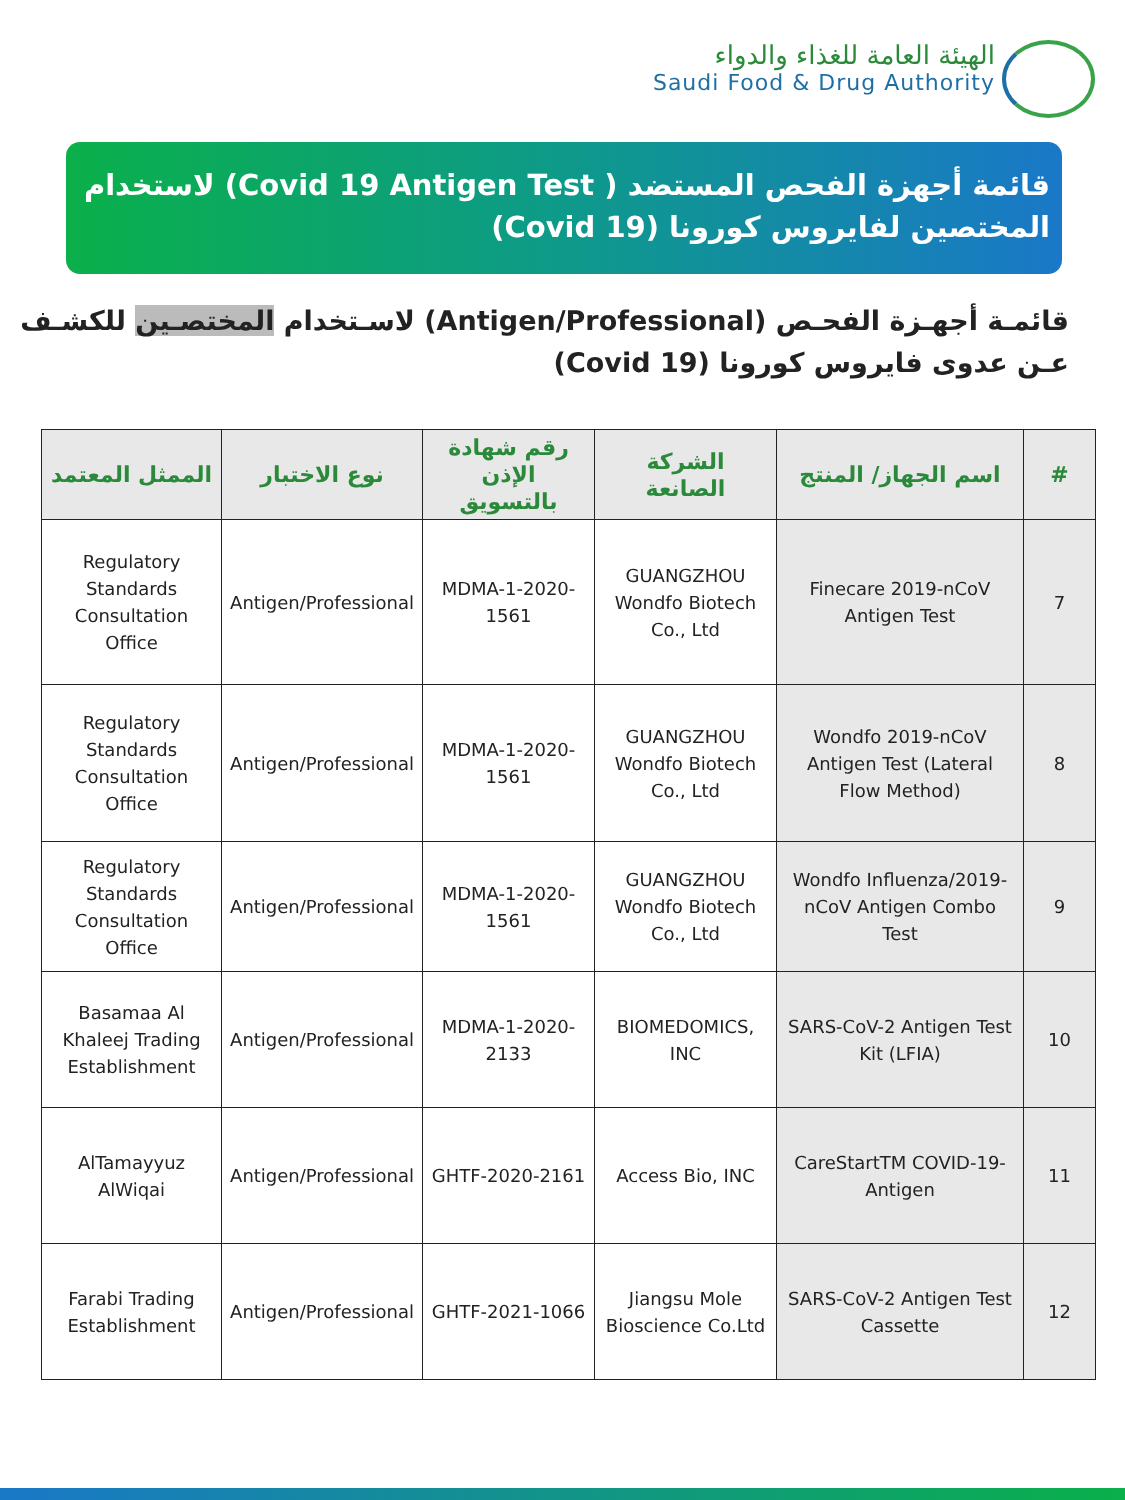الهيئة العامة للغذاء والدواء
Saudi Food & Drug Authority
قائمة أجهزة الفحص المستضد ( Covid 19 Antigen Test) لاستخدام المختصين لفايروس كورونا (Covid 19)
قائمـة أجهـزة الفحـص (Antigen/Professional) لاسـتخدام المختصـين للكشـف عـن عدوى فايروس كورونا (Covid 19)
| # | اسم الجهاز/ المنتج | الشركة الصانعة | رقم شهادة الإذن بالتسويق | نوع الاختبار | الممثل المعتمد |
| --- | --- | --- | --- | --- | --- |
| 7 | Finecare 2019-nCoV Antigen Test | GUANGZHOU Wondfo Biotech Co., Ltd | MDMA-1-2020-1561 | Antigen/Professional | Regulatory Standards Consultation Office |
| 8 | Wondfo 2019-nCoV Antigen Test (Lateral Flow Method) | GUANGZHOU Wondfo Biotech Co., Ltd | MDMA-1-2020-1561 | Antigen/Professional | Regulatory Standards Consultation Office |
| 9 | Wondfo Influenza/2019-nCoV Antigen Combo Test | GUANGZHOU Wondfo Biotech Co., Ltd | MDMA-1-2020-1561 | Antigen/Professional | Regulatory Standards Consultation Office |
| 10 | SARS-CoV-2 Antigen Test Kit (LFIA) | BIOMEDOMICS, INC | MDMA-1-2020-2133 | Antigen/Professional | Basamaa Al Khaleej Trading Establishment |
| 11 | -CareStartTM COVID-19 Antigen | Access Bio, INC | GHTF-2020-2161 | Antigen/Professional | AlTamayyuz AlWiqai |
| 12 | SARS-CoV-2 Antigen Test Cassette | Jiangsu Mole Bioscience Co.Ltd | GHTF-2021-1066 | Antigen/Professional | Farabi Trading Establishment |